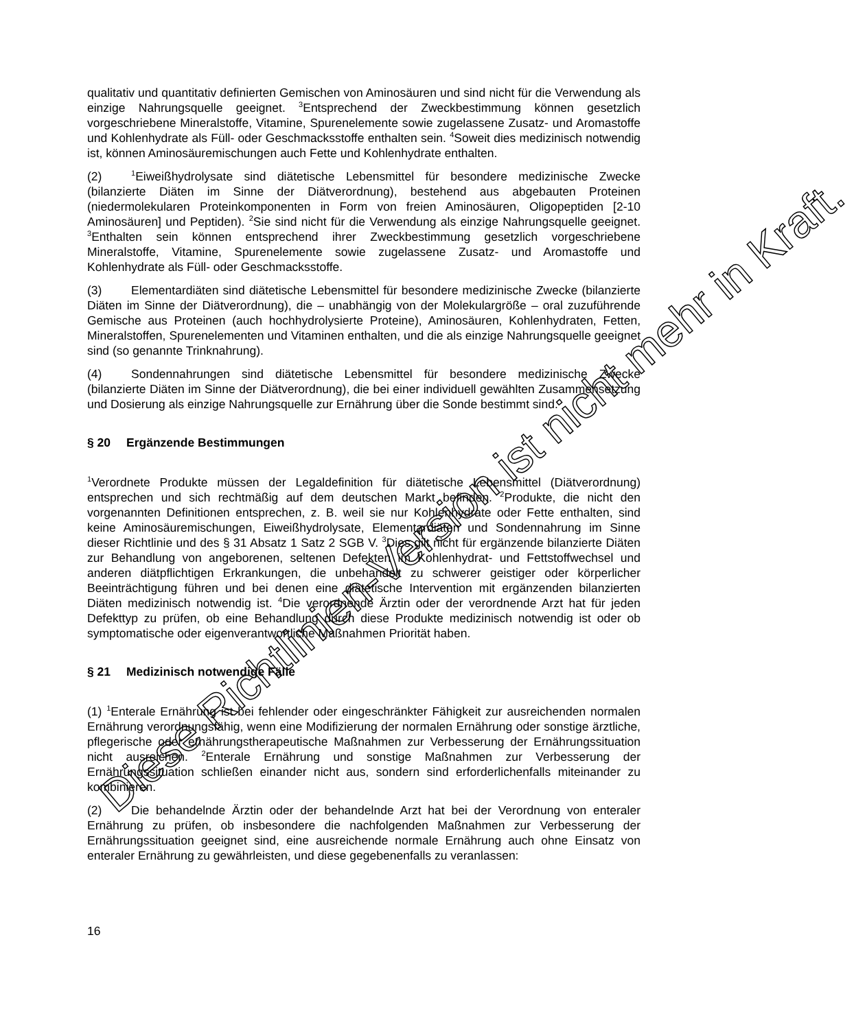qualitativ und quantitativ definierten Gemischen von Aminosäuren und sind nicht für die Verwendung als einzige Nahrungsquelle geeignet. <sup>3</sup>Entsprechend der Zweckbestimmung können gesetzlich vorgeschriebene Mineralstoffe, Vitamine, Spurenelemente sowie zugelassene Zusatz- und Aromastoffe und Kohlenhydrate als Füll- oder Geschmacksstoffe enthalten sein. <sup>4</sup>Soweit dies medizinisch notwendig ist, können Aminosäuremischungen auch Fette und Kohlenhydrate enthalten.
(2)<sup>1</sup>Eiweißhydrolysate sind diätetische Lebensmittel für besondere medizinische Zwecke (bilanzierte Diäten im Sinne der Diätverordnung), bestehend aus abgebauten Proteinen (niedermolekularen Proteinkomponenten in Form von freien Aminosäuren, Oligopeptiden [2-10 Aminosäuren] und Peptiden). <sup>2</sup>Sie sind nicht für die Verwendung als einzige Nahrungsquelle geeignet. <sup>3</sup>Enthalten sein können entsprechend ihrer Zweckbestimmung gesetzlich vorgeschriebene Mineralstoffe, Vitamine, Spurenelemente sowie zugelassene Zusatz- und Aromastoffe und Kohlenhydrate als Füll- oder Geschmacksstoffe.
(3) Elementardiäten sind diätetische Lebensmittel für besondere medizinische Zwecke (bilanzierte Diäten im Sinne der Diätverordnung), die – unabhängig von der Molekulargröße – oral zuzuführende Gemische aus Proteinen (auch hochhydrolysierte Proteine), Aminosäuren, Kohlenhydraten, Fetten, Mineralstoffen, Spurenelementen und Vitaminen enthalten, und die als einzige Nahrungsquelle geeignet sind (so genannte Trinknahrung).
(4) Sondennahrungen sind diätetische Lebensmittel für besondere medizinische Zwecke (bilanzierte Diäten im Sinne der Diätverordnung), die bei einer individuell gewählten Zusammensetzung und Dosierung als einzige Nahrungsquelle zur Ernährung über die Sonde bestimmt sind.
§ 20 Ergänzende Bestimmungen
<sup>1</sup> Verordnete Produkte müssen der Legaldefinition für diätetische Lebensmittel (Diätverordnung) entsprechen und sich rechtmäßig auf dem deutschen Markt befinden. <sup>2</sup>Produkte, die nicht den vorgenannten Definitionen entsprechen, z. B. weil sie nur Kohlenhydrate oder Fette enthalten, sind keine Aminosäuremischungen, Eiweißhydrolysate, Elementardiäten und Sondennahrung im Sinne dieser Richtlinie und des § 31 Absatz 1 Satz 2 SGB V. <sup>3</sup>Dies gilt nicht für ergänzende bilanzierte Diäten zur Behandlung von angeborenen, seltenen Defekten im Kohlenhydrat- und Fettstoffwechsel und anderen diätpflichtigen Erkrankungen, die unbehandelt zu schwerer geistiger oder körperlicher Beeinträchtigung führen und bei denen eine diätetische Intervention mit ergänzenden bilanzierten Diäten medizinisch notwendig ist. <sup>4</sup>Die verordnende Ärztin oder der verordnende Arzt hat für jeden Defekttyp zu prüfen, ob eine Behandlung durch diese Produkte medizinisch notwendig ist oder ob symptomatische oder eigenverantwortliche Maßnahmen Priorität haben.
§ 21 Medizinisch notwendige Fälle
(1) <sup>1</sup>Enterale Ernährung ist bei fehlender oder eingeschränkter Fähigkeit zur ausreichenden normalen Ernährung verordnungsfähig, wenn eine Modifizierung der normalen Ernährung oder sonstige ärztliche, pflegerische oder ernährungstherapeutische Maßnahmen zur Verbesserung der Ernährungssituation nicht ausreichen. <sup>2</sup>Enterale Ernährung und sonstige Maßnahmen zur Verbesserung der Ernährungssituation schließen einander nicht aus, sondern sind erforderlichenfalls miteinander zu kombinieren.
(2) Die behandelnde Ärztin oder der behandelnde Arzt hat bei der Verordnung von enteraler Ernährung zu prüfen, ob insbesondere die nachfolgenden Maßnahmen zur Verbesserung der Ernährungssituation geeignet sind, eine ausreichende normale Ernährung auch ohne Einsatz von enteraler Ernährung zu gewährleisten, und diese gegebenenfalls zu veranlassen:
16
Diese Richtlinien-Version ist nicht mehr in Kraft.